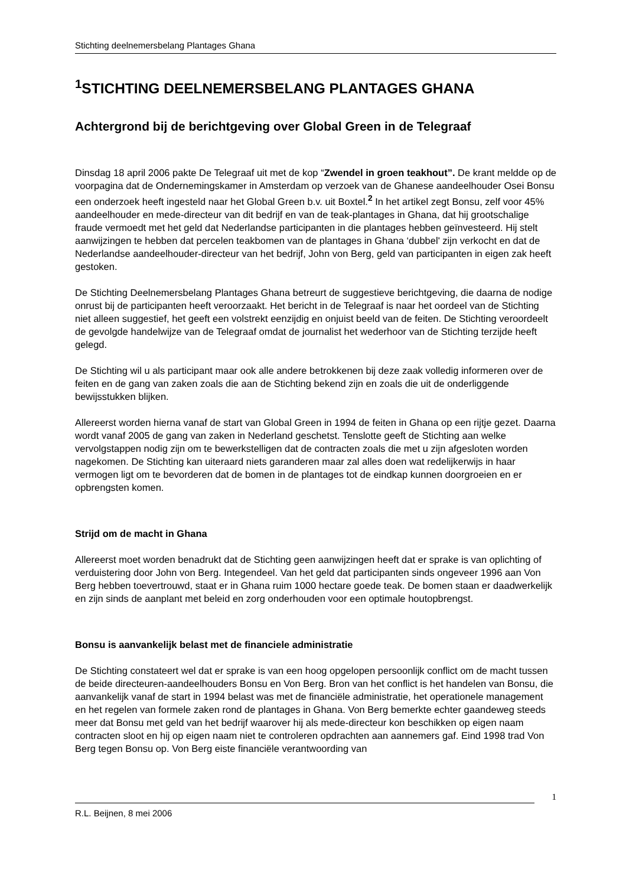Stichting deelnemersbelang Plantages Ghana
<sup>1</sup> STICHTING DEELNEMERSBELANG PLANTAGES GHANA
Achtergrond bij de berichtgeving over Global Green in de Telegraaf
Dinsdag 18 april 2006 pakte De Telegraaf uit met de kop “Zwendel in groen teakhout”. De krant meldde op de voorpagina dat de Ondernemingskamer in Amsterdam op verzoek van de Ghanese aandeelhouder Osei Bonsu een onderzoek heeft ingesteld naar het Global Green b.v. uit Boxtel.<sup>2</sup> In het artikel zegt Bonsu, zelf voor 45% aandeelhouder en mede-directeur van dit bedrijf en van de teak-plantages in Ghana, dat hij grootschalige fraude vermoedt met het geld dat Nederlandse participanten in die plantages hebben geïnvesteerd. Hij stelt aanwijzingen te hebben dat percelen teakbomen van de plantages in Ghana ‘dubbel' zijn verkocht en dat de Nederlandse aandeelhouder-directeur van het bedrijf, John von Berg, geld van participanten in eigen zak heeft gestoken.
De Stichting Deelnemersbelang Plantages Ghana betreurt de suggestieve berichtgeving, die daarna de nodige onrust bij de participanten heeft veroorzaakt. Het bericht in de Telegraaf is naar het oordeel van de Stichting niet alleen suggestief, het geeft een volstrekt eenzijdig en onjuist beeld van de feiten. De Stichting veroordeelt de gevolgde handelwijze van de Telegraaf omdat de journalist het wederhoor van de Stichting terzijde heeft gelegd.
De Stichting wil u als participant maar ook alle andere betrokkenen bij deze zaak volledig informeren over de feiten en de gang van zaken zoals die aan de Stichting bekend zijn en zoals die uit de onderliggende bewijsstukken blijken.
Allereerst worden hierna vanaf de start van Global Green in 1994 de feiten in Ghana op een rijtje gezet. Daarna wordt vanaf 2005 de gang van zaken in Nederland geschetst. Tenslotte geeft de Stichting aan welke vervolgstappen nodig zijn om te bewerkstelligen dat de contracten zoals die met u zijn afgesloten worden nagekomen. De Stichting kan uiteraard niets garanderen maar zal alles doen wat redelijkerwijs in haar vermogen ligt om te bevorderen dat de bomen in de plantages tot de eindkap kunnen doorgroeien en er opbrengsten komen.
Strijd om de macht in Ghana
Allereerst moet worden benadrukt dat de Stichting geen aanwijzingen heeft dat er sprake is van oplichting of verduistering door John von Berg. Integendeel. Van het geld dat participanten sinds ongeveer 1996 aan Von Berg hebben toevertrouwd, staat er in Ghana ruim 1000 hectare goede teak. De bomen staan er daadwerkelijk en zijn sinds de aanplant met beleid en zorg onderhouden voor een optimale houtopbrengst.
Bonsu is aanvankelijk belast met de financiele administratie
De Stichting constateert wel dat er sprake is van een hoog opgelopen persoonlijk conflict om de macht tussen de beide directeuren-aandeelhouders Bonsu en Von Berg. Bron van het conflict is het handelen van Bonsu, die aanvankelijk vanaf de start in 1994 belast was met de financiële administratie, het operationele management en het regelen van formele zaken rond de plantages in Ghana. Von Berg bemerkte echter gaandeweg steeds meer dat Bonsu met geld van het bedrijf waarover hij als mede-directeur kon beschikken op eigen naam contracten sloot en hij op eigen naam niet te controleren opdrachten aan aannemers gaf. Eind 1998 trad Von Berg tegen Bonsu op. Von Berg eiste financiële verantwoording van
1
R.L. Beijnen, 8 mei 2006